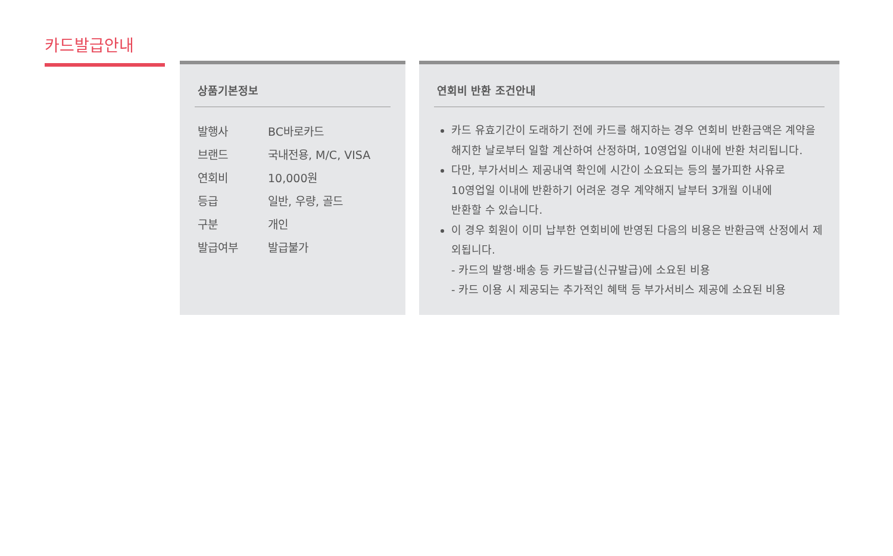카드발급안내
상품기본정보
| 발행사 | BC바로카드 |
| 브랜드 | 국내전용, M/C, VISA |
| 연회비 | 10,000원 |
| 등급 | 일반, 우량, 골드 |
| 구분 | 개인 |
| 발급여부 | 발급불가 |
연회비 반환 조건안내
카드 유효기간이 도래하기 전에 카드를 해지하는 경우 연회비 반환금액은 계약을 해지한 날로부터 일할 계산하여 산정하며, 10영업일 이내에 반환 처리됩니다.
다만, 부가서비스 제공내역 확인에 시간이 소요되는 등의 불가피한 사유로
10영업일 이내에 반환하기 어려운 경우 계약해지 날부터 3개월 이내에
반환할 수 있습니다.
이 경우 회원이 이미 납부한 연회비에 반영된 다음의 비용은 반환금액 산정에서 제외됩니다.
- 카드의 발행·배송 등 카드발급(신규발급)에 소요된 비용
- 카드 이용 시 제공되는 추가적인 혜택 등 부가서비스 제공에 소요된 비용